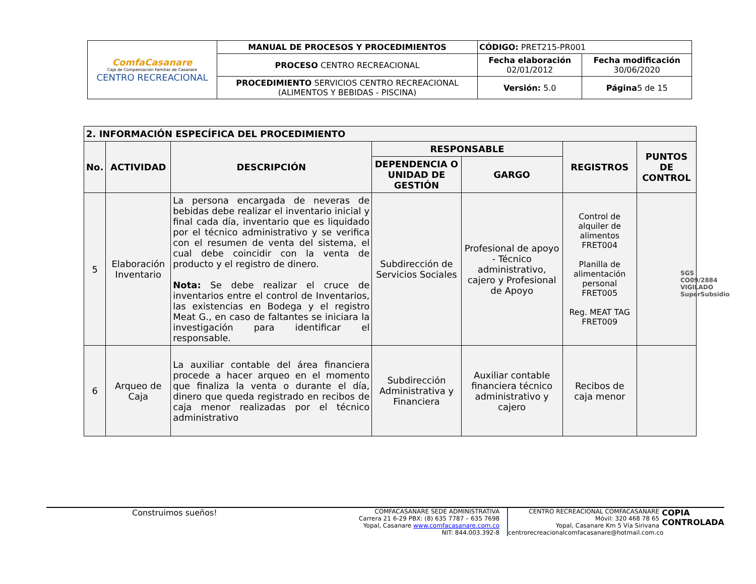| ComfaCasanare Caja de Compensación Familiar de Casanare CENTRO RECREACIONAL | MANUAL DE PROCESOS Y PROCEDIMIENTOS | CÓDIGO: PRET215-PR001 | |
| | PROCESO CENTRO RECREACIONAL | Fecha elaboración 02/01/2012 | Fecha modificación 30/06/2020 |
| | PROCEDIMIENTO SERVICIOS CENTRO RECREACIONAL (ALIMENTOS Y BEBIDAS - PISCINA) | Versión: 5.0 | Página 5 de 15 |
| 2. INFORMACIÓN ESPECÍFICA DEL PROCEDIMIENTO | | | | | | |
| --- | --- | --- | --- | --- | --- | --- |
| No. | ACTIVIDAD | DESCRIPCIÓN | RESPONSABLE | | REGISTROS | PUNTOS DE CONTROL |
| | | | DEPENDENCIA O UNIDAD DE GESTIÓN | GARGO | | |
| 5 | Elaboración Inventario | La persona encargada de neveras de bebidas debe realizar el inventario inicial y final cada día, inventario que es liquidado por el técnico administrativo y se verifica con el resumen de venta del sistema, el cual debe coincidir con la venta de producto y el registro de dinero. Nota: Se debe realizar el cruce de inventarios entre el control de Inventarios, las existencias en Bodega y el registro Meat G., en caso de faltantes se iniciara la investigación para identificar el responsable. | Subdirección de Servicios Sociales | Profesional de apoyo - Técnico administrativo, cajero y Profesional de Apoyo | Control de alquiler de alimentos FRET004 Planilla de alimentación personal FRET005 Reg. MEAT TAG FRET009 | |
| 6 | Arqueo de Caja | La auxiliar contable del área financiera procede a hacer arqueo en el momento que finaliza la venta o durante el día, dinero que queda registrado en recibos de caja menor realizadas por el técnico administrativo | Subdirección Administrativa y Financiera | Auxiliar contable financiera técnico administrativo y cajero | Recibos de caja menor | |
SGS
CO09/2884
VIGILADO SuperSubsidio
Construimos sueños!
COMFACASANARE SEDE ADMINISTRATIVA
Carrera 21 6-29 PBX: (8) 635 7787 – 635 7698
Yopal, Casanare www.comfacasanare.com.co
NIT: 844.003.392-8
CENTRO RECREACIONAL COMFACASANARE
Móvil: 320 468 78 65
Yopal, Casanare Km 5 Vía Sirivana
centrorecreacionalcomfacasanare@hotmail.com.co
COPIA
CONTROLADA